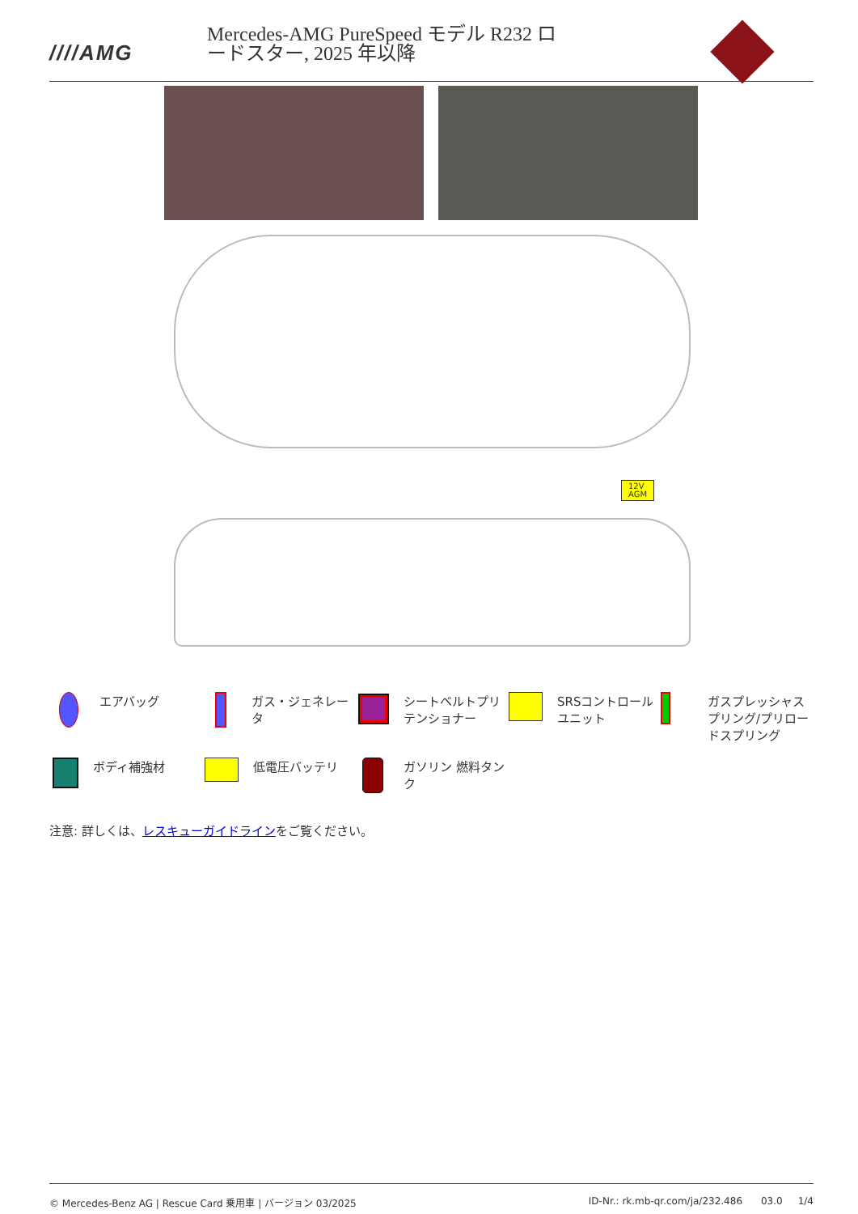////AMG
Mercedes-AMG PureSpeed モデル R232 ロードスター, 2025 年以降
12V
AGM
エアバッグ
ガス・ジェネレータ
シートベルトプリテンショナー
SRSコントロールユニット
ガスプレッシャスプリング/プリロードスプリング
ボディ補強材
低電圧バッテリ
ガソリン 燃料タンク
注意: 詳しくは、レスキューガイドラインをご覧ください。
© Mercedes-Benz AG | Rescue Card 乗用車 | バージョン 03/2025 ID-Nr.: rk.mb-qr.com/ja/232.486 03.0 1/4